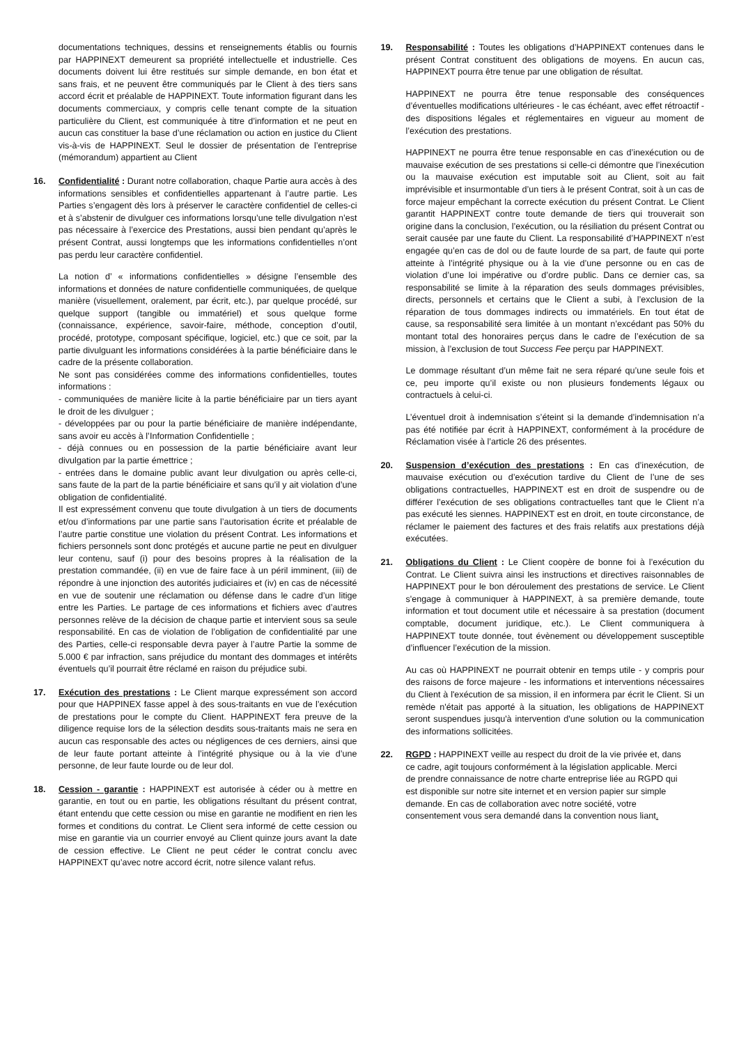documentations techniques, dessins et renseignements établis ou fournis par HAPPINEXT demeurent sa propriété intellectuelle et industrielle. Ces documents doivent lui être restitués sur simple demande, en bon état et sans frais, et ne peuvent être communiqués par le Client à des tiers sans accord écrit et préalable de HAPPINEXT. Toute information figurant dans les documents commerciaux, y compris celle tenant compte de la situation particulière du Client, est communiquée à titre d’information et ne peut en aucun cas constituer la base d’une réclamation ou action en justice du Client vis-à-vis de HAPPINEXT. Seul le dossier de présentation de l’entreprise (mémorandum) appartient au Client
16. Confidentialité : Durant notre collaboration, chaque Partie aura accès à des informations sensibles et confidentielles appartenant à l’autre partie. Les Parties s’engagent dès lors à préserver le caractère confidentiel de celles-ci et à s’abstenir de divulguer ces informations lorsqu’une telle divulgation n’est pas nécessaire à l’exercice des Prestations, aussi bien pendant qu’après le présent Contrat, aussi longtemps que les informations confidentielles n’ont pas perdu leur caractère confidentiel.
La notion d’ « informations confidentielles » désigne l’ensemble des informations et données de nature confidentielle communiquées, de quelque manière (visuellement, oralement, par écrit, etc.), par quelque procédé, sur quelque support (tangible ou immatériel) et sous quelque forme (connaissance, expérience, savoir-faire, méthode, conception d’outil, procédé, prototype, composant spécifique, logiciel, etc.) que ce soit, par la partie divulguant les informations considérées à la partie bénéficiaire dans le cadre de la présente collaboration.
Ne sont pas considérées comme des informations confidentielles, toutes informations :
- communiquées de manière licite à la partie bénéficiaire par un tiers ayant le droit de les divulguer ;
- développées par ou pour la partie bénéficiaire de manière indépendante, sans avoir eu accès à l’Information Confidentielle ;
- déjà connues ou en possession de la partie bénéficiaire avant leur divulgation par la partie émettrice ;
- entrées dans le domaine public avant leur divulgation ou après celle-ci, sans faute de la part de la partie bénéficiaire et sans qu’il y ait violation d’une obligation de confidentialité.
Il est expressément convenu que toute divulgation à un tiers de documents et/ou d’informations par une partie sans l’autorisation écrite et préalable de l’autre partie constitue une violation du présent Contrat. Les informations et fichiers personnels sont donc protégés et aucune partie ne peut en divulguer leur contenu, sauf (i) pour des besoins propres à la réalisation de la prestation commandée, (ii) en vue de faire face à un péril imminent, (iii) de répondre à une injonction des autorités judiciaires et (iv) en cas de nécessité en vue de soutenir une réclamation ou défense dans le cadre d’un litige entre les Parties. Le partage de ces informations et fichiers avec d’autres personnes relève de la décision de chaque partie et intervient sous sa seule responsabilité. En cas de violation de l’obligation de confidentialité par une des Parties, celle-ci responsable devra payer à l’autre Partie la somme de 5.000 € par infraction, sans préjudice du montant des dommages et intérêts éventuels qu’il pourrait être réclamé en raison du préjudice subi.
17. Exécution des prestations : Le Client marque expressément son accord pour que HAPPINEX fasse appel à des sous-traitants en vue de l’exécution de prestations pour le compte du Client. HAPPINEXT fera preuve de la diligence requise lors de la sélection desdits sous-traitants mais ne sera en aucun cas responsable des actes ou négligences de ces derniers, ainsi que de leur faute portant atteinte à l’intégrité physique ou à la vie d’une personne, de leur faute lourde ou de leur dol.
18. Cession - garantie : HAPPINEXT est autorisée à céder ou à mettre en garantie, en tout ou en partie, les obligations résultant du présent contrat, étant entendu que cette cession ou mise en garantie ne modifient en rien les formes et conditions du contrat. Le Client sera informé de cette cession ou mise en garantie via un courrier envoyé au Client quinze jours avant la date de cession effective. Le Client ne peut céder le contrat conclu avec HAPPINEXT qu’avec notre accord écrit, notre silence valant refus.
19. Responsabilité : Toutes les obligations d’HAPPINEXT contenues dans le présent Contrat constituent des obligations de moyens. En aucun cas, HAPPINEXT pourra être tenue par une obligation de résultat.
HAPPINEXT ne pourra être tenue responsable des conséquences d’éventuelles modifications ultérieures - le cas échéant, avec effet rétroactif - des dispositions légales et réglementaires en vigueur au moment de l’exécution des prestations.
HAPPINEXT ne pourra être tenue responsable en cas d’inexécution ou de mauvaise exécution de ses prestations si celle-ci démontre que l’inexécution ou la mauvaise exécution est imputable soit au Client, soit au fait imprévisible et insurmontable d’un tiers à le présent Contrat, soit à un cas de force majeur empêchant la correcte exécution du présent Contrat. Le Client garantit HAPPINEXT contre toute demande de tiers qui trouverait son origine dans la conclusion, l’exécution, ou la résiliation du présent Contrat ou serait causée par une faute du Client. La responsabilité d’HAPPINEXT n’est engagée qu’en cas de dol ou de faute lourde de sa part, de faute qui porte atteinte à l’intégrité physique ou à la vie d’une personne ou en cas de violation d’une loi impérative ou d’ordre public. Dans ce dernier cas, sa responsabilité se limite à la réparation des seuls dommages prévisibles, directs, personnels et certains que le Client a subi, à l’exclusion de la réparation de tous dommages indirects ou immatériels. En tout état de cause, sa responsabilité sera limitée à un montant n’excédant pas 50% du montant total des honoraires perçus dans le cadre de l’exécution de sa mission, à l’exclusion de tout Success Fee perçu par HAPPINEXT.
Le dommage résultant d’un même fait ne sera réparé qu’une seule fois et ce, peu importe qu’il existe ou non plusieurs fondements légaux ou contractuels à celui-ci.
L’éventuel droit à indemnisation s’éteint si la demande d’indemnisation n’a pas été notifiée par écrit à HAPPINEXT, conformément à la procédure de Réclamation visée à l’article 26 des présentes.
20. Suspension d’exécution des prestations : En cas d’inexécution, de mauvaise exécution ou d’exécution tardive du Client de l’une de ses obligations contractuelles, HAPPINEXT est en droit de suspendre ou de différer l’exécution de ses obligations contractuelles tant que le Client n’a pas exécuté les siennes. HAPPINEXT est en droit, en toute circonstance, de réclamer le paiement des factures et des frais relatifs aux prestations déjà exécutées.
21. Obligations du Client : Le Client coopère de bonne foi à l’exécution du Contrat. Le Client suivra ainsi les instructions et directives raisonnables de HAPPINEXT pour le bon déroulement des prestations de service. Le Client s'engage à communiquer à HAPPINEXT, à sa première demande, toute information et tout document utile et nécessaire à sa prestation (document comptable, document juridique, etc.). Le Client communiquera à HAPPINEXT toute donnée, tout évènement ou développement susceptible d’influencer l’exécution de la mission.
Au cas où HAPPINEXT ne pourrait obtenir en temps utile - y compris pour des raisons de force majeure - les informations et interventions nécessaires du Client à l'exécution de sa mission, il en informera par écrit le Client. Si un remède n'était pas apporté à la situation, les obligations de HAPPINEXT seront suspendues jusqu'à intervention d'une solution ou la communication des informations sollicitées.
22. RGPD : HAPPINEXT veille au respect du droit de la vie privée et, dans ce cadre, agit toujours conformément à la législation applicable. Merci de prendre connaissance de notre charte entreprise liée au RGPD qui est disponible sur notre site internet et en version papier sur simple demande. En cas de collaboration avec notre société, votre consentement vous sera demandé dans la convention nous liant.